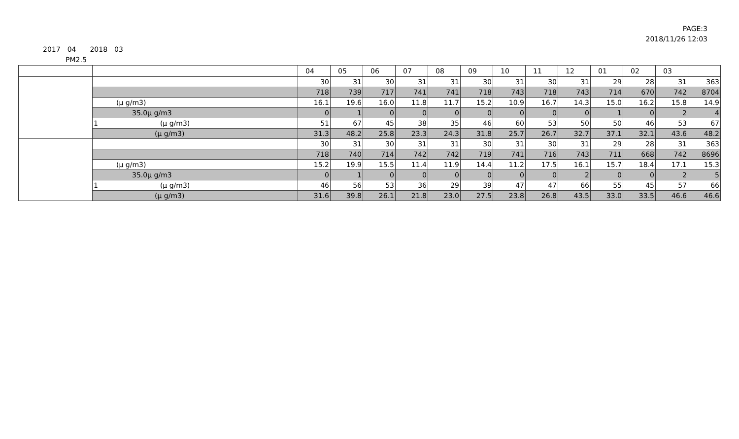PAGE:3
2018/11/26 12:03
2017　04　　2018　03
PM2.5
| | | 04 | 05 | 06 | 07 | 08 | 09 | 10 | 11 | 12 | 01 | 02 | 03 | |
| --- | --- | --- | --- | --- | --- | --- | --- | --- | --- | --- | --- | --- | --- | --- |
| | | 30 | 31 | 30 | 31 | 31 | 30 | 31 | 30 | 31 | 29 | 28 | 31 | 363 |
| | | 718 | 739 | 717 | 741 | 741 | 718 | 743 | 718 | 743 | 714 | 670 | 742 | 8704 |
| | (μ g/m3) | 16.1 | 19.6 | 16.0 | 11.8 | 11.7 | 15.2 | 10.9 | 16.7 | 14.3 | 15.0 | 16.2 | 15.8 | 14.9 |
| | 35.0μ g/m3 | 0 | 1 | 0 | 0 | 0 | 0 | 0 | 0 | 0 | 1 | 0 | 2 | 4 |
| | 1 (μ g/m3) | 51 | 67 | 45 | 38 | 35 | 46 | 60 | 53 | 50 | 50 | 46 | 53 | 67 |
| | (μ g/m3) | 31.3 | 48.2 | 25.8 | 23.3 | 24.3 | 31.8 | 25.7 | 26.7 | 32.7 | 37.1 | 32.1 | 43.6 | 48.2 |
| | | 30 | 31 | 30 | 31 | 31 | 30 | 31 | 30 | 31 | 29 | 28 | 31 | 363 |
| | | 718 | 740 | 714 | 742 | 742 | 719 | 741 | 716 | 743 | 711 | 668 | 742 | 8696 |
| | (μ g/m3) | 15.2 | 19.9 | 15.5 | 11.4 | 11.9 | 14.4 | 11.2 | 17.5 | 16.1 | 15.7 | 18.4 | 17.1 | 15.3 |
| | 35.0μ g/m3 | 0 | 1 | 0 | 0 | 0 | 0 | 0 | 0 | 2 | 0 | 0 | 2 | 5 |
| | 1 (μ g/m3) | 46 | 56 | 53 | 36 | 29 | 39 | 47 | 47 | 66 | 55 | 45 | 57 | 66 |
| | (μ g/m3) | 31.6 | 39.8 | 26.1 | 21.8 | 23.0 | 27.5 | 23.8 | 26.8 | 43.5 | 33.0 | 33.5 | 46.6 | 46.6 |